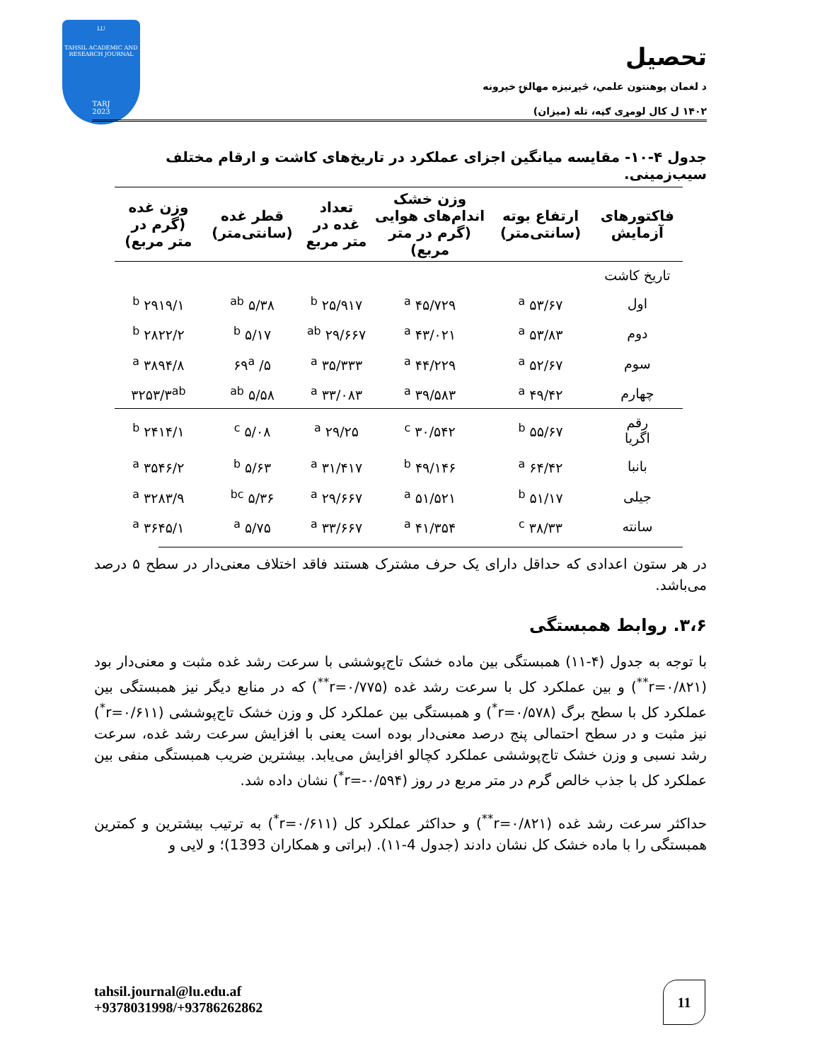LU
TAHSIL ACADEMIC AND RESEARCH JOURNAL
TARJ
2023
تحصیل
د لغمان پوهنتون علمي، څېړنیزه مهالنۍ خپرونه
۱۴۰۲ ل کال لومړی ګڼه، تله (میزان)
جدول ۴-۱۰- مقایسه میانگین اجزای عملکرد در تاریخ‌های کاشت و ارقام مختلف سیب‌زمینی.
| فاکتورهای آزمایش | ارتفاع بوته (سانتی‌متر) | وزن خشک اندام‌های هوایی (گرم در متر مربع) | تعداد غده در متر مربع | قطر غده (سانتی‌متر) | وزن غده (گرم در متر مربع) |
| --- | --- | --- | --- | --- | --- |
| تاریخ کاشت | | | | | |
| اول | ۵۳/۶۷ <sup>a</sup> | ۴۵/۷۲۹ <sup>a</sup> | <sup>b</sup> ۲۵/۹۱۷ | ۵/۳۸ <sup>ab</sup> | ۲۹۱۹/۱ <sup>b</sup> |
| دوم | ۵۳/۸۳ <sup>a</sup> | ۴۳/۰۲۱ <sup>a</sup> | <sup>ab</sup> ۲۹/۶۶۷ | ۵/۱۷ <sup>b</sup> | ۲۸۲۲/۲ <sup>b</sup> |
| سوم | ۵۲/۶۷ <sup>a</sup> | ۴۴/۲۲۹ <sup>a</sup> | <sup>a</sup> ۳۵/۳۳۳ | ۵/ ۶۹<sup>a</sup> | ۳۸۹۴/۸ <sup>a</sup> |
| چهارم | ۴۹/۴۲ <sup>a</sup> | ۳۹/۵۸۳ <sup>a</sup> | <sup>a</sup> ۳۳/۰۸۳ | ۵/۵۸ <sup>ab</sup> | ۳۲۵۳/۳<sup>ab</sup> |
| رقم اگریا | ۵۵/۶۷ <sup>b</sup> | ۳۰/۵۴۲ <sup>c</sup> | ۲۹/۲۵ <sup>a</sup> | ۵/۰۸ <sup>c</sup> | ۲۴۱۴/۱ <sup>b</sup> |
| بانبا | ۶۴/۴۲ <sup>a</sup> | ۴۹/۱۴۶ <sup>b</sup> | <sup>a</sup> ۳۱/۴۱۷ | ۵/۶۳ <sup>b</sup> | ۳۵۴۶/۲ <sup>a</sup> |
| جیلی | ۵۱/۱۷ <sup>b</sup> | ۵۱/۵۲۱ <sup>a</sup> | <sup>a</sup> ۲۹/۶۶۷ | ۵/۳۶ <sup>bc</sup> | ۳۲۸۳/۹ <sup>a</sup> |
| سانته | ۳۸/۳۳ <sup>c</sup> | ۴۱/۳۵۴ <sup>a</sup> | <sup>a</sup> ۳۳/۶۶۷ | ۵/۷۵ <sup>a</sup> | ۳۶۴۵/۱ <sup>a</sup> |
در هر ستون اعدادی که حداقل دارای یک حرف مشترک هستند فاقد اختلاف معنی‌دار در سطح ۵ درصد می‌باشد.
۳،۶. روابط همبستگی
با توجه به جدول (۴-۱۱) همبستگی بین ماده خشک تاج‌پوششی با سرعت رشد غده مثبت و معنی‌دار بود (r=۰/۸۲۱<sup>**</sup>) و بین عملکرد کل با سرعت رشد غده (r=۰/۷۷۵<sup>**</sup>) که در منابع دیگر نیز همبستگی بین عملکرد کل با سطح برگ (r=۰/۵۷۸<sup>*</sup>) و همبستگی بین عملکرد کل و وزن خشک تاج‌پوششی (r=۰/۶۱۱<sup>*</sup>) نیز مثبت و در سطح احتمالی پنج درصد معنی‌دار بوده است یعنی با افزایش سرعت رشد غده، سرعت رشد نسبی و وزن خشک تاج‌پوششی عملکرد کچالو افزایش می‌یابد. بیشترین ضریب همبستگی منفی بین عملکرد کل با جذب خالص گرم در متر مربع در روز (r=-۰/۵۹۴<sup>*</sup>) نشان داده شد.
حداکثر سرعت رشد غده (r=۰/۸۲۱<sup>**</sup>) و حداکثر عملکرد کل (r=۰/۶۱۱<sup>*</sup>) به ترتیب بیشترین و کمترین همبستگی را با ماده خشک کل نشان دادند (جدول 4-۱۱). (براتی و همکاران 1393)؛ و لایی و
tahsil.journal@lu.edu.af
+9378031998/+93786262862
11